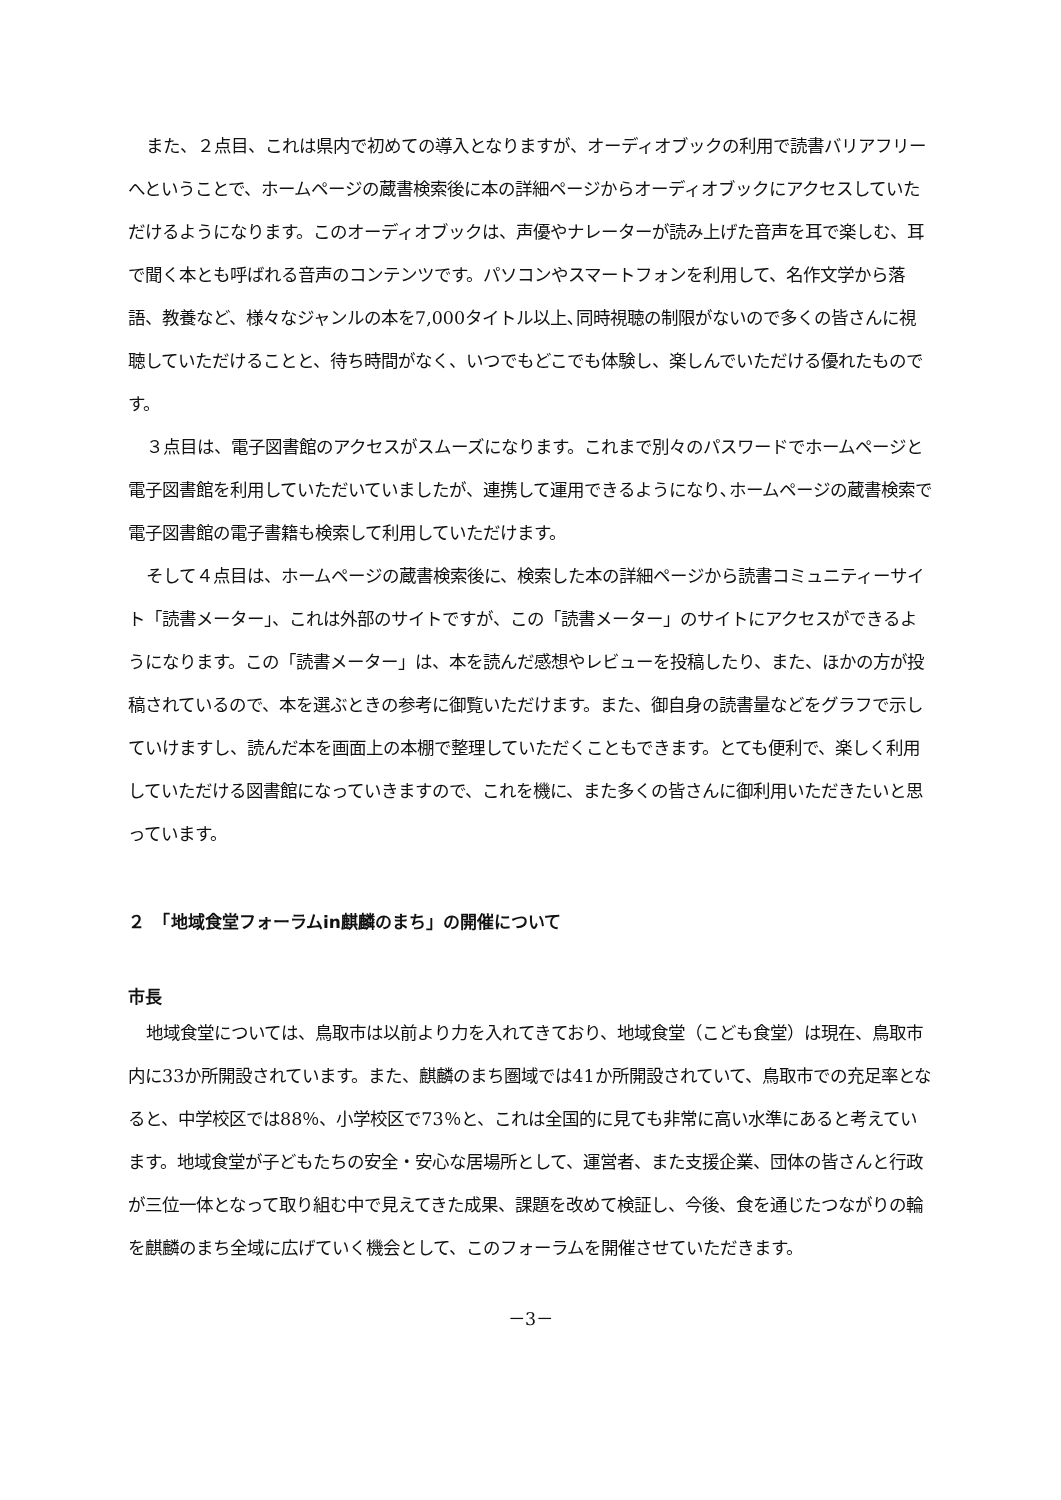また、２点目、これは県内で初めての導入となりますが、オーディオブックの利用で読書バリアフリーへということで、ホームページの蔵書検索後に本の詳細ページからオーディオブックにアクセスしていただけるようになります。このオーディオブックは、声優やナレーターが読み上げた音声を耳で楽しむ、耳で聞く本とも呼ばれる音声のコンテンツです。パソコンやスマートフォンを利用して、名作文学から落語、教養など、様々なジャンルの本を7,000タイトル以上､同時視聴の制限がないので多くの皆さんに視聴していただけることと、待ち時間がなく、いつでもどこでも体験し、楽しんでいただける優れたものです。
３点目は、電子図書館のアクセスがスムーズになります。これまで別々のパスワードでホームページと電子図書館を利用していただいていましたが、連携して運用できるようになり､ホームページの蔵書検索で電子図書館の電子書籍も検索して利用していただけます。
そして４点目は、ホームページの蔵書検索後に、検索した本の詳細ページから読書コミュニティーサイト「読書メーター」、これは外部のサイトですが、この「読書メーター」のサイトにアクセスができるようになります。この「読書メーター」は、本を読んだ感想やレビューを投稿したり、また、ほかの方が投稿されているので、本を選ぶときの参考に御覧いただけます。また、御自身の読書量などをグラフで示していけますし、読んだ本を画面上の本棚で整理していただくこともできます。とても便利で、楽しく利用していただける図書館になっていきますので、これを機に、また多くの皆さんに御利用いただきたいと思っています。
２　「地域食堂フォーラムin麒麟のまち」の開催について
市長
地域食堂については、鳥取市は以前より力を入れてきており、地域食堂（こども食堂）は現在、鳥取市内に33か所開設されています。また、麒麟のまち圏域では41か所開設されていて、鳥取市での充足率となると、中学校区では88％、小学校区で73％と、これは全国的に見ても非常に高い水準にあると考えています。地域食堂が子どもたちの安全・安心な居場所として、運営者、また支援企業、団体の皆さんと行政が三位一体となって取り組む中で見えてきた成果、課題を改めて検証し、今後、食を通じたつながりの輪を麒麟のまち全域に広げていく機会として、このフォーラムを開催させていただきます。
－3－